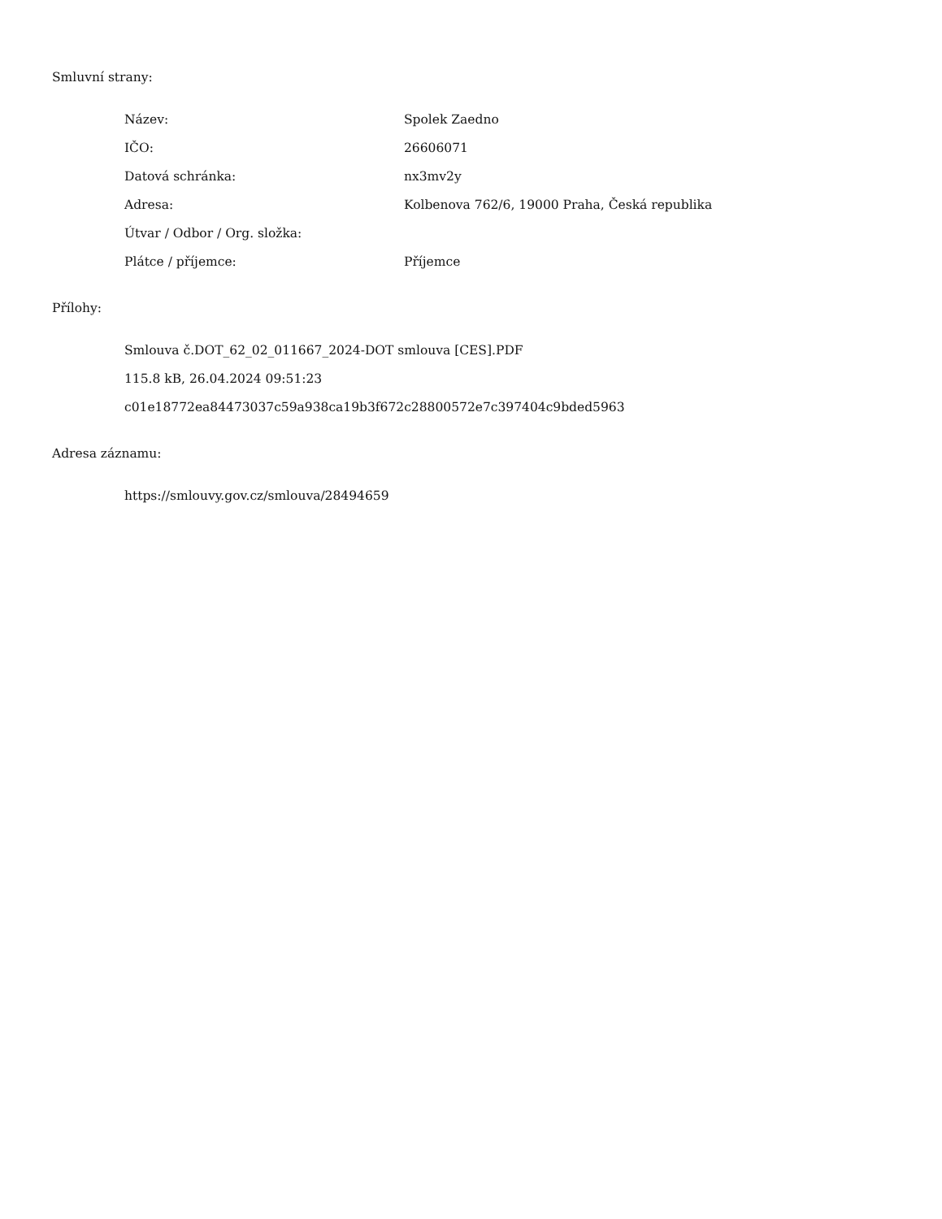Smluvní strany:
| Název: | Spolek Zaedno |
| IČO: | 26606071 |
| Datová schránka: | nx3mv2y |
| Adresa: | Kolbenova 762/6, 19000 Praha, Česká republika |
| Útvar / Odbor / Org. složka: | |
| Plátce / příjemce: | Příjemce |
Přílohy:
Smlouva č.DOT_62_02_011667_2024-DOT smlouva [CES].PDF
115.8 kB, 26.04.2024 09:51:23
c01e18772ea84473037c59a938ca19b3f672c28800572e7c397404c9bded5963
Adresa záznamu:
https://smlouvy.gov.cz/smlouva/28494659